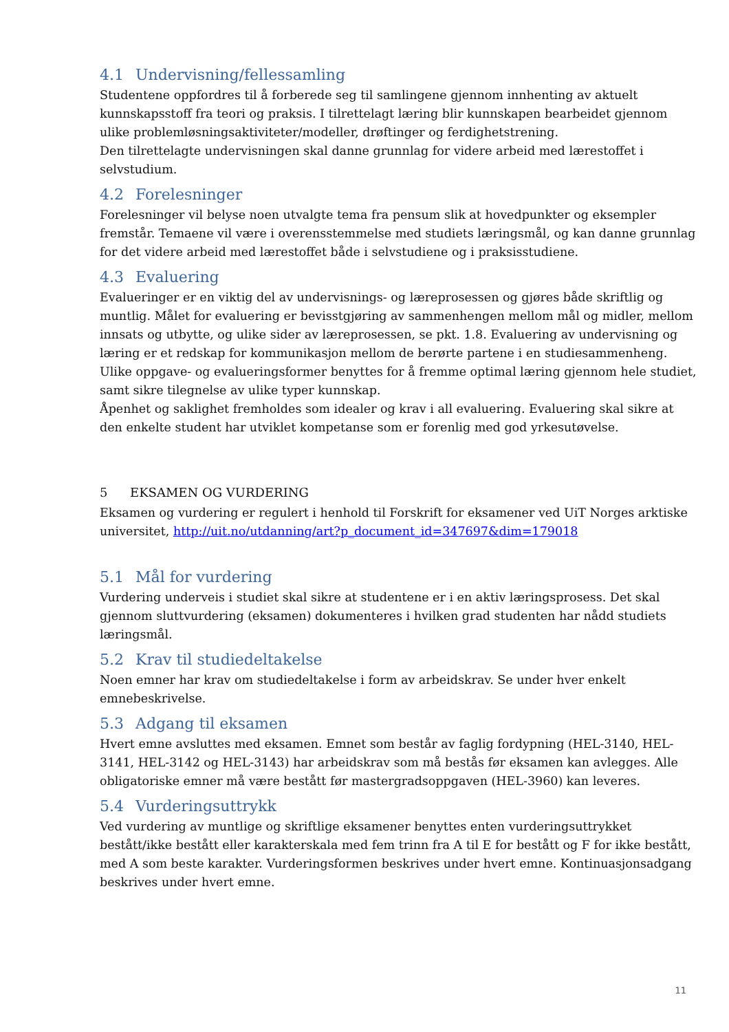4.1 Undervisning/fellessamling
Studentene oppfordres til å forberede seg til samlingene gjennom innhenting av aktuelt kunnskapsstoff fra teori og praksis. I tilrettelagt læring blir kunnskapen bearbeidet gjennom ulike problemløsningsaktiviteter/modeller, drøftinger og ferdighetstrening.
Den tilrettelagte undervisningen skal danne grunnlag for videre arbeid med lærestoffet i selvstudium.
4.2 Forelesninger
Forelesninger vil belyse noen utvalgte tema fra pensum slik at hovedpunkter og eksempler fremstår. Temaene vil være i overensstemmelse med studiets læringsmål, og kan danne grunnlag for det videre arbeid med lærestoffet både i selvstudiene og i praksisstudiene.
4.3 Evaluering
Evalueringer er en viktig del av undervisnings- og læreprosessen og gjøres både skriftlig og muntlig. Målet for evaluering er bevisstgjøring av sammenhengen mellom mål og midler, mellom innsats og utbytte, og ulike sider av læreprosessen, se pkt. 1.8. Evaluering av undervisning og læring er et redskap for kommunikasjon mellom de berørte partene i en studiesammenheng. Ulike oppgave- og evalueringsformer benyttes for å fremme optimal læring gjennom hele studiet, samt sikre tilegnelse av ulike typer kunnskap.
Åpenhet og saklighet fremholdes som idealer og krav i all evaluering. Evaluering skal sikre at den enkelte student har utviklet kompetanse som er forenlig med god yrkesutøvelse.
5 EKSAMEN OG VURDERING
Eksamen og vurdering er regulert i henhold til Forskrift for eksamener ved UiT Norges arktiske universitet, http://uit.no/utdanning/art?p_document_id=347697&dim=179018
5.1 Mål for vurdering
Vurdering underveis i studiet skal sikre at studentene er i en aktiv læringsprosess. Det skal gjennom sluttvurdering (eksamen) dokumenteres i hvilken grad studenten har nådd studiets læringsmål.
5.2 Krav til studiedeltakelse
Noen emner har krav om studiedeltakelse i form av arbeidskrav. Se under hver enkelt emnebeskrivelse.
5.3 Adgang til eksamen
Hvert emne avsluttes med eksamen. Emnet som består av faglig fordypning (HEL-3140, HEL-3141, HEL-3142 og HEL-3143) har arbeidskrav som må bestås før eksamen kan avlegges. Alle obligatoriske emner må være bestått før mastergradsoppgaven (HEL-3960) kan leveres.
5.4 Vurderingsuttrykk
Ved vurdering av muntlige og skriftlige eksamener benyttes enten vurderingsuttrykket bestått/ikke bestått eller karakterskala med fem trinn fra A til E for bestått og F for ikke bestått, med A som beste karakter. Vurderingsformen beskrives under hvert emne. Kontinuasjonsadgang beskrives under hvert emne.
11